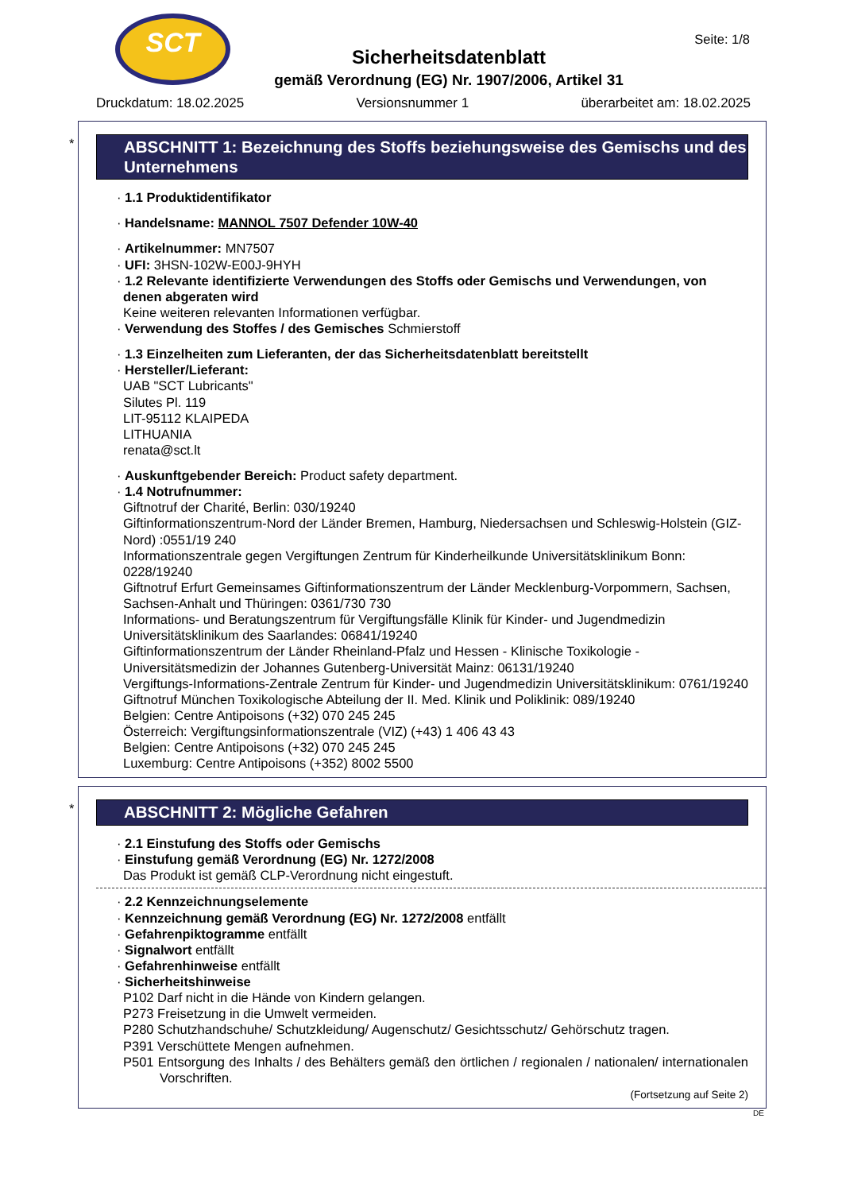SCT
Seite: 1/8
Sicherheitsdatenblatt
gemäß Verordnung (EG) Nr. 1907/2006, Artikel 31
Druckdatum: 18.02.2025 Versionsnummer 1 überarbeitet am: 18.02.2025
*
ABSCHNITT 1: Bezeichnung des Stoffs beziehungsweise des Gemischs und des Unternehmens
· 1.1 Produktidentifikator
· Handelsname: MANNOL 7507 Defender 10W-40
· Artikelnummer: MN7507
· UFI: 3HSN-102W-E00J-9HYH
· 1.2 Relevante identifizierte Verwendungen des Stoffs oder Gemischs und Verwendungen, von denen abgeraten wird
Keine weiteren relevanten Informationen verfügbar.
· Verwendung des Stoffes / des Gemisches Schmierstoff
· 1.3 Einzelheiten zum Lieferanten, der das Sicherheitsdatenblatt bereitstellt
· Hersteller/Lieferant:
UAB "SCT Lubricants"
Silutes Pl. 119
LIT-95112 KLAIPEDA
LITHUANIA
renata@sct.lt
· Auskunftgebender Bereich: Product safety department.
· 1.4 Notrufnummer:
Giftnotruf der Charité, Berlin: 030/19240
Giftinformationszentrum-Nord der Länder Bremen, Hamburg, Niedersachsen und Schleswig-Holstein (GIZ-Nord) :0551/19 240
Informationszentrale gegen Vergiftungen Zentrum für Kinderheilkunde Universitätsklinikum Bonn: 0228/19240
Giftnotruf Erfurt Gemeinsames Giftinformationszentrum der Länder Mecklenburg-Vorpommern, Sachsen, Sachsen-Anhalt und Thüringen: 0361/730 730
Informations- und Beratungszentrum für Vergiftungsfälle Klinik für Kinder- und Jugendmedizin Universitätsklinikum des Saarlandes: 06841/19240
Giftinformationszentrum der Länder Rheinland-Pfalz und Hessen - Klinische Toxikologie - Universitätsmedizin der Johannes Gutenberg-Universität Mainz: 06131/19240
Vergiftungs-Informations-Zentrale Zentrum für Kinder- und Jugendmedizin Universitätsklinikum: 0761/19240
Giftnotruf München Toxikologische Abteilung der II. Med. Klinik und Poliklinik: 089/19240
Belgien: Centre Antipoisons (+32) 070 245 245
Österreich: Vergiftungsinformationszentrale (VIZ) (+43) 1 406 43 43
Belgien: Centre Antipoisons (+32) 070 245 245
Luxemburg: Centre Antipoisons (+352) 8002 5500
*
ABSCHNITT 2: Mögliche Gefahren
· 2.1 Einstufung des Stoffs oder Gemischs
· Einstufung gemäß Verordnung (EG) Nr. 1272/2008
Das Produkt ist gemäß CLP-Verordnung nicht eingestuft.
· 2.2 Kennzeichnungselemente
· Kennzeichnung gemäß Verordnung (EG) Nr. 1272/2008 entfällt
· Gefahrenpiktogramme entfällt
· Signalwort entfällt
· Gefahrenhinweise entfällt
· Sicherheitshinweise
P102 Darf nicht in die Hände von Kindern gelangen.
P273 Freisetzung in die Umwelt vermeiden.
P280 Schutzhandschuhe/ Schutzkleidung/ Augenschutz/ Gesichtsschutz/ Gehörschutz tragen.
P391 Verschüttete Mengen aufnehmen.
P501 Entsorgung des Inhalts / des Behälters gemäß den örtlichen / regionalen / nationalen/ internationalen Vorschriften.
(Fortsetzung auf Seite 2)
DE